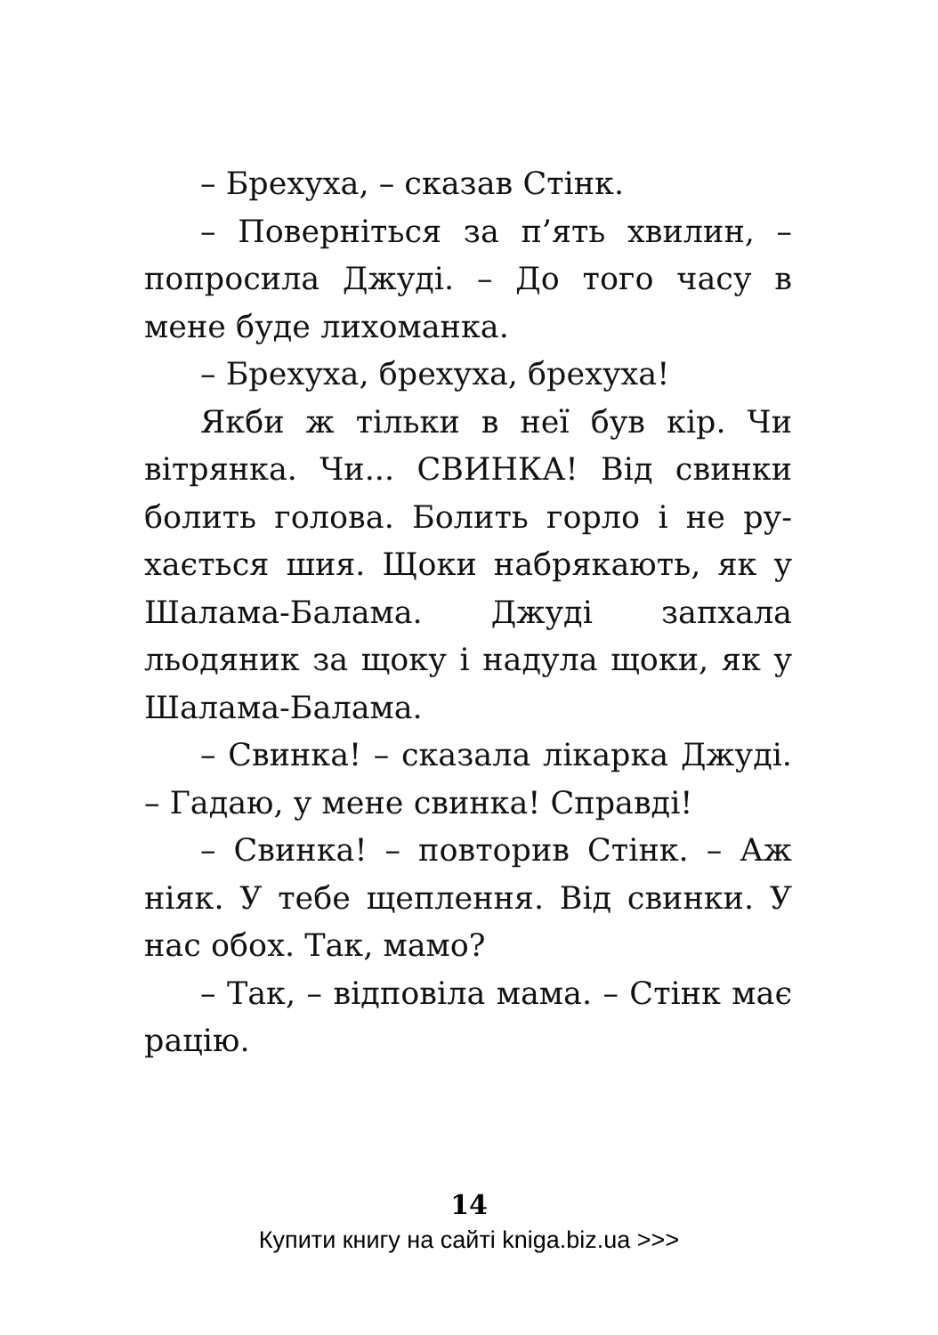– Брехуха, – сказав Стінк.
– Поверніться за п’ять хвилин, – попросила Джуді. – До того часу в мене буде лихоманка.
– Брехуха, брехуха, брехуха!
Якби ж тільки в неї був кір. Чи вітрянка. Чи... СВИНКА! Від свинки болить голова. Болить горло і не ру­хається шия. Щоки набрякають, як у Шалама-Балама. Джуді запхала льодяник за щоку і надула щоки, як у Шалама-Балама.
– Свинка! – сказала лікарка Джу­ді. – Гадаю, у мене свинка! Справді!
– Свинка! – повторив Стінк. – Аж ніяк. У тебе щеплення. Від свинки. У нас обох. Так, мамо?
– Так, – відповіла мама. – Стінк має рацію.
14
Купити книгу на сайті kniga.biz.ua >>>